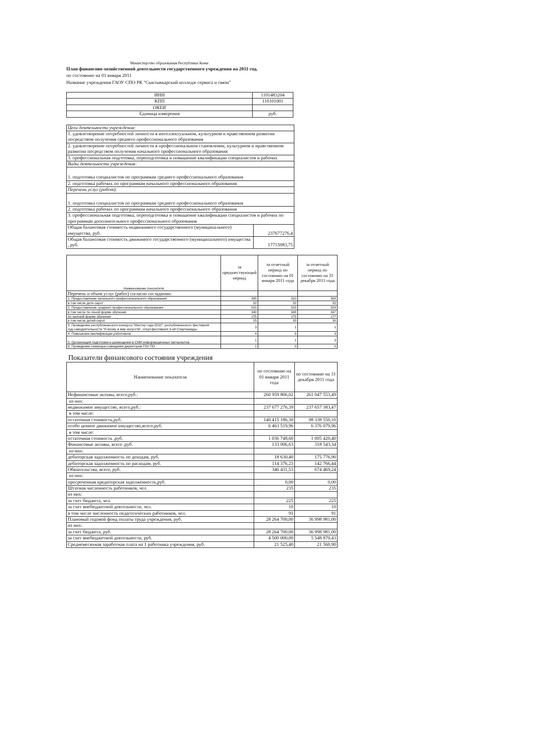Министерство образования Республики Коми
План финансово-хозяйственной деятельности государственного учреждения на 2011 год.
по состоянию на 01 января 2011
Название учреждения ГАОУ СПО РК "Сыктывкарский колледж сервиса и связи"
| ИНН | 1101483204 |
| КПП | 110101001 |
| ОКЕИ | |
| Единица измерения | руб. |
| Цели деятельности учреждения: | |
| 1. удовлетворение потребностей личности в интеллектуальном, культурном и нравственном развитии посредством получения среднего профессионального образования | |
| 2. удовлетворение потребностей личности в профессиональном становлении, культурном и нравственном развитии посредством получения начального профессионального образования | |
| 3. профессиональная подготовка, переподготовка и повышение квалификации специалистов и рабочих | |
| Виды деятельности учреждения: | |
| 1. подготовка специалистов по программам среднего профессионального образования | |
| 2. подготовка рабочих по программам начального профессионального образования | |
| Перечень услуг (работ): | |
| 1. подготовка специалистов по программам среднего профессионального образования | |
| 2. подготовка рабочих по программам начального профессионального образования | |
| 3. профессиональная подготовка, переподготовка и повышение квалификации специалистов и рабочих по программам дополнительного профессионального образования | |
| Общая балансовая стоимость недвижимого государственного (муниципального) имущества, руб. | 237677276,4 |
| Общая балансовая стоимость движимого государственного (муниципального) имущества , руб. | 17715083,75 |
| Наименование показателя | за предшествующий период | за отчетный период по состоянию на 01 января 2011 года | за отчетный период по состоянию на 31 декабря 2011 года |
| Перечень и объем услуг (работ) согласно госзаданию: | | | |
| 1. Предоставление начального профессионального образования | 335 | 310 | 309 |
| в том числе дете-сирот | 32 | 32 | 32 |
| 2. Предоставление среднего профессионального образования | 515 | 523 | 523 |
| в том числе по очной форме обучения | 340 | 348 | 347 |
| по заочной форме обучения | 175 | 175 | 177 |
| в том числе детей-сирот | 25 | 33 | 30 |
| 3. Проведение республиканского конкурса "Мастер года-2010", республиканского фестиваля худ.самодеятельности "Я вхожу в мир искусств", спорт.фестиваля 3-ей Спартакиады | 3 | 1 | 1 |
| 4. Повышение квалификации работников | 4 | 9 | 9 |
| 5. Организация подготовки и размещения в СМИ информационных материалов | 1 | 1 | 3 |
| 6. Проведение семинара-совещания директоров ГОУ ПО | 1 | 0 | 0 |
Показатели финансового состояния учреждения
| Наименование показателя | по состоянию на 01 января 2011 года | по состоянию на 31 декабря 2011 года |
| Нефинансовые активы, всего,руб.: | 260 959 806,02 | 261 047 553,49 |
| из них: | | |
| недвижимое имущество, всего,руб.: | 237 677 276,39 | 237 657 383,47 |
| в том числе: | | |
| остаточная стоимость,руб. | 140 415 186,30 | 98 338 550,10 |
| особо ценное движимое имущество,всего,руб. | 6 463 519,96 | 6 376 079,96 |
| в том числе: | | |
| остаточная стоимость ,руб. | 1 036 748,60 | 1 005 420,40 |
| Финансовые активы, всего ,руб. | 133 006,63 | 318 543,34 |
| из них: | | |
| дебиторская задолженность по доходам, руб. | 18 630,40 | 175 776,90 |
| дебиторская задолженность по расходам, руб. | 114 376,23 | 142 766,44 |
| Обязательства, всего, руб. | 346 431,53 | 674 469,24 |
| из них: | | |
| просроченная кредиторская задолженность,руб. | 0,00 | 0,00 |
| Штатная численность работников, чел. | 235 | 235 |
| из них: | | |
| за счет бюджета, чел. | 225 | 225 |
| за счет внебюджетной деятельности, чел. | 10 | 10 |
| в том числе численность педагогических работников, чел. | 91 | 91 |
| Плановый годовой фонд оплаты труда учреждения, руб. | 28 264 700,00 | 36 998 981,00 |
| из них: | | |
| за счет бюджета, руб. | 28 264 700,00 | 36 998 981,00 |
| за счет внебюджетной деятельности, руб. | 4 500 000,00 | 5 548 870,43 |
| Среднемесячная заработная плата на 1 работника учреждения, руб. | 21 525,40 | 21 560,90 |